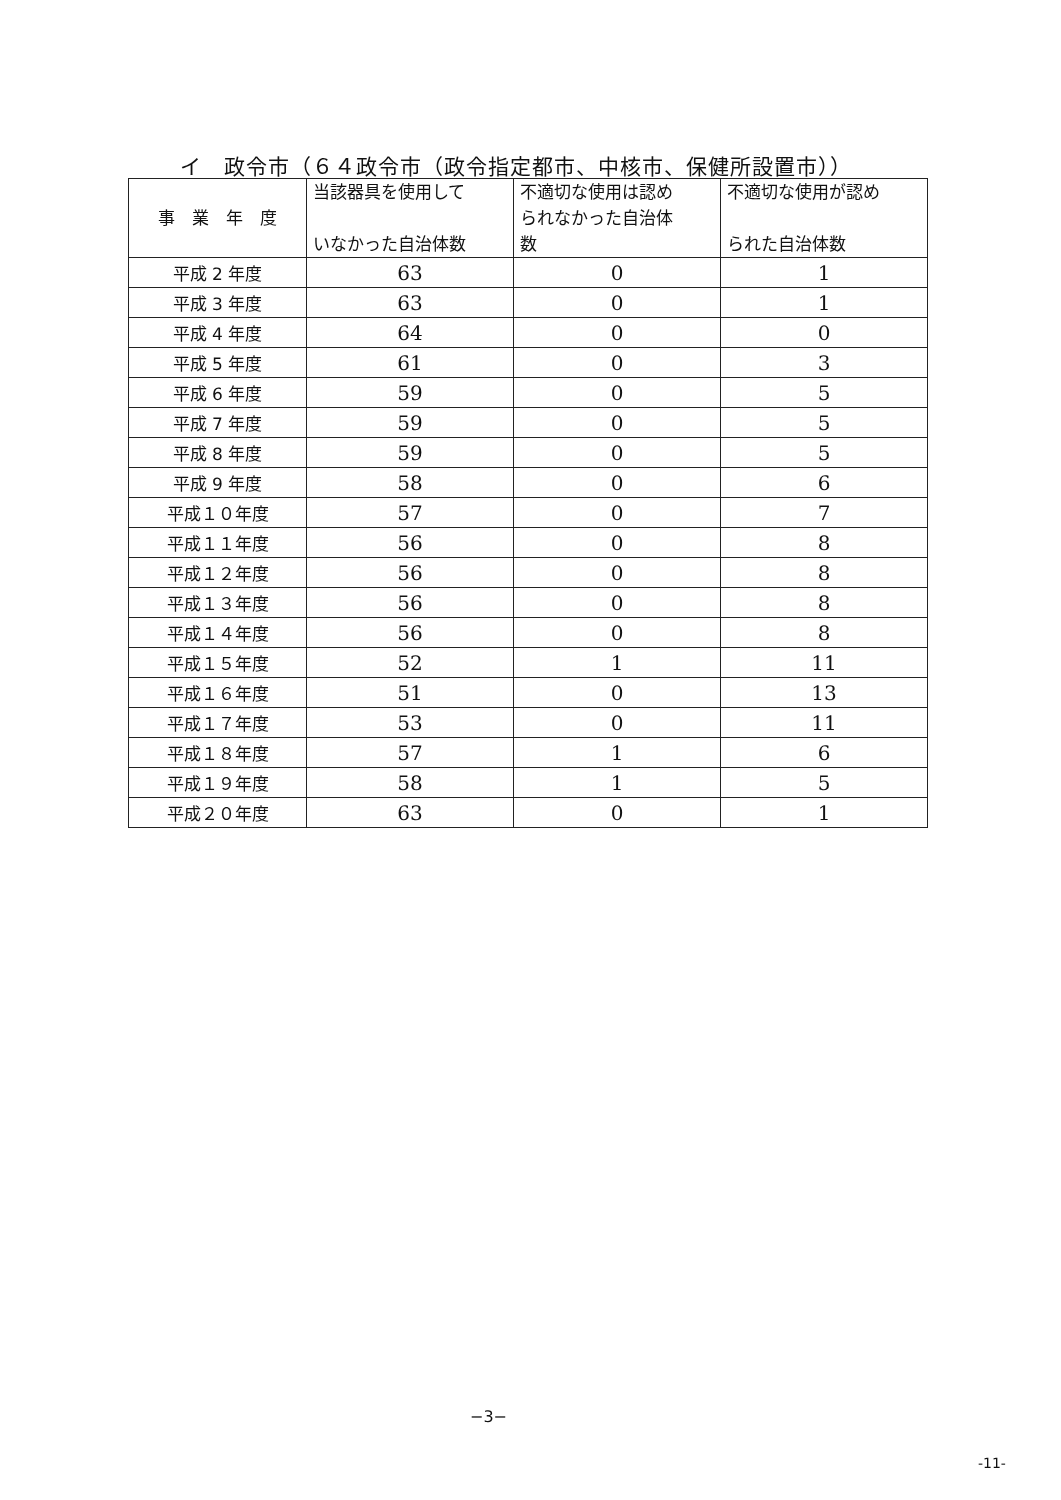イ　政令市（６４政令市（政令指定都市、中核市、保健所設置市））
| 事 業 年 度 | 当該器具を使用して いなかった自治体数 | 不適切な使用は認め られなかった自治体 数 | 不適切な使用が認め られた自治体数 |
| --- | --- | --- | --- |
| 平成 2 年度 | 63 | 0 | 1 |
| 平成 3 年度 | 63 | 0 | 1 |
| 平成 4 年度 | 64 | 0 | 0 |
| 平成 5 年度 | 61 | 0 | 3 |
| 平成 6 年度 | 59 | 0 | 5 |
| 平成 7 年度 | 59 | 0 | 5 |
| 平成 8 年度 | 59 | 0 | 5 |
| 平成 9 年度 | 58 | 0 | 6 |
| 平成１０年度 | 57 | 0 | 7 |
| 平成１１年度 | 56 | 0 | 8 |
| 平成１２年度 | 56 | 0 | 8 |
| 平成１３年度 | 56 | 0 | 8 |
| 平成１４年度 | 56 | 0 | 8 |
| 平成１５年度 | 52 | 1 | 11 |
| 平成１６年度 | 51 | 0 | 13 |
| 平成１７年度 | 53 | 0 | 11 |
| 平成１８年度 | 57 | 1 | 6 |
| 平成１９年度 | 58 | 1 | 5 |
| 平成２０年度 | 63 | 0 | 1 |
−3−
-11-